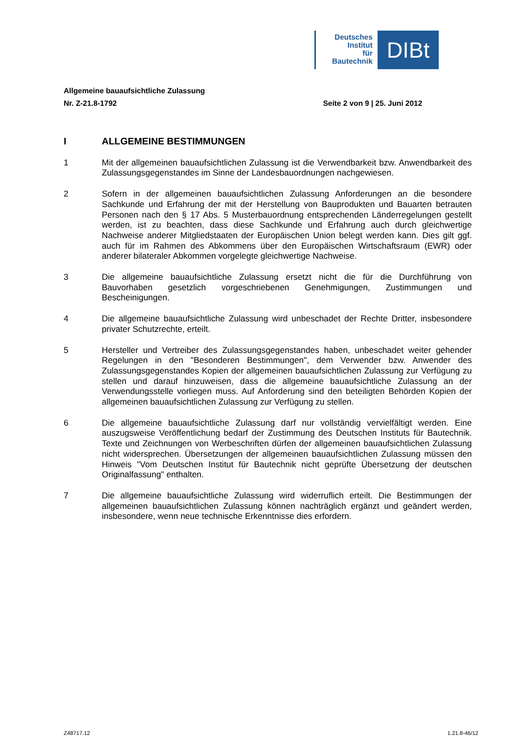Deutsches
Institut
für
Bautechnik
DIBt
Allgemeine bauaufsichtliche Zulassung
Nr. Z-21.8-1792 Seite 2 von 9 | 25. Juni 2012
I ALLGEMEINE BESTIMMUNGEN
1 Mit der allgemeinen bauaufsichtlichen Zulassung ist die Verwendbarkeit bzw. Anwendbarkeit des Zulassungsgegenstandes im Sinne der Landesbauordnungen nachgewiesen.
2 Sofern in der allgemeinen bauaufsichtlichen Zulassung Anforderungen an die besondere Sachkunde und Erfahrung der mit der Herstellung von Bauprodukten und Bauarten betrauten Personen nach den § 17 Abs. 5 Musterbauordnung entsprechenden Länderregelungen gestellt werden, ist zu beachten, dass diese Sachkunde und Erfahrung auch durch gleichwertige Nachweise anderer Mitgliedstaaten der Europäischen Union belegt werden kann. Dies gilt ggf. auch für im Rahmen des Abkommens über den Europäischen Wirtschaftsraum (EWR) oder anderer bilateraler Abkommen vorgelegte gleichwertige Nachweise.
3 Die allgemeine bauaufsichtliche Zulassung ersetzt nicht die für die Durchführung von Bauvorhaben gesetzlich vorgeschriebenen Genehmigungen, Zustimmungen und Bescheinigungen.
4 Die allgemeine bauaufsichtliche Zulassung wird unbeschadet der Rechte Dritter, insbesondere privater Schutzrechte, erteilt.
5 Hersteller und Vertreiber des Zulassungsgegenstandes haben, unbeschadet weiter gehender Regelungen in den "Besonderen Bestimmungen", dem Verwender bzw. Anwender des Zulassungsgegenstandes Kopien der allgemeinen bauaufsichtlichen Zulassung zur Verfügung zu stellen und darauf hinzuweisen, dass die allgemeine bauaufsichtliche Zulassung an der Verwendungsstelle vorliegen muss. Auf Anforderung sind den beteiligten Behörden Kopien der allgemeinen bauaufsichtlichen Zulassung zur Verfügung zu stellen.
6 Die allgemeine bauaufsichtliche Zulassung darf nur vollständig vervielfältigt werden. Eine auszugsweise Veröffentlichung bedarf der Zustimmung des Deutschen Instituts für Bautechnik. Texte und Zeichnungen von Werbeschriften dürfen der allgemeinen bauaufsichtlichen Zulassung nicht widersprechen. Übersetzungen der allgemeinen bauaufsichtlichen Zulassung müssen den Hinweis "Vom Deutschen Institut für Bautechnik nicht geprüfte Übersetzung der deutschen Originalfassung" enthalten.
7 Die allgemeine bauaufsichtliche Zulassung wird widerruflich erteilt. Die Bestimmungen der allgemeinen bauaufsichtlichen Zulassung können nachträglich ergänzt und geändert werden, insbesondere, wenn neue technische Erkenntnisse dies erfordern.
Z48717.12 1.21.8-46/12